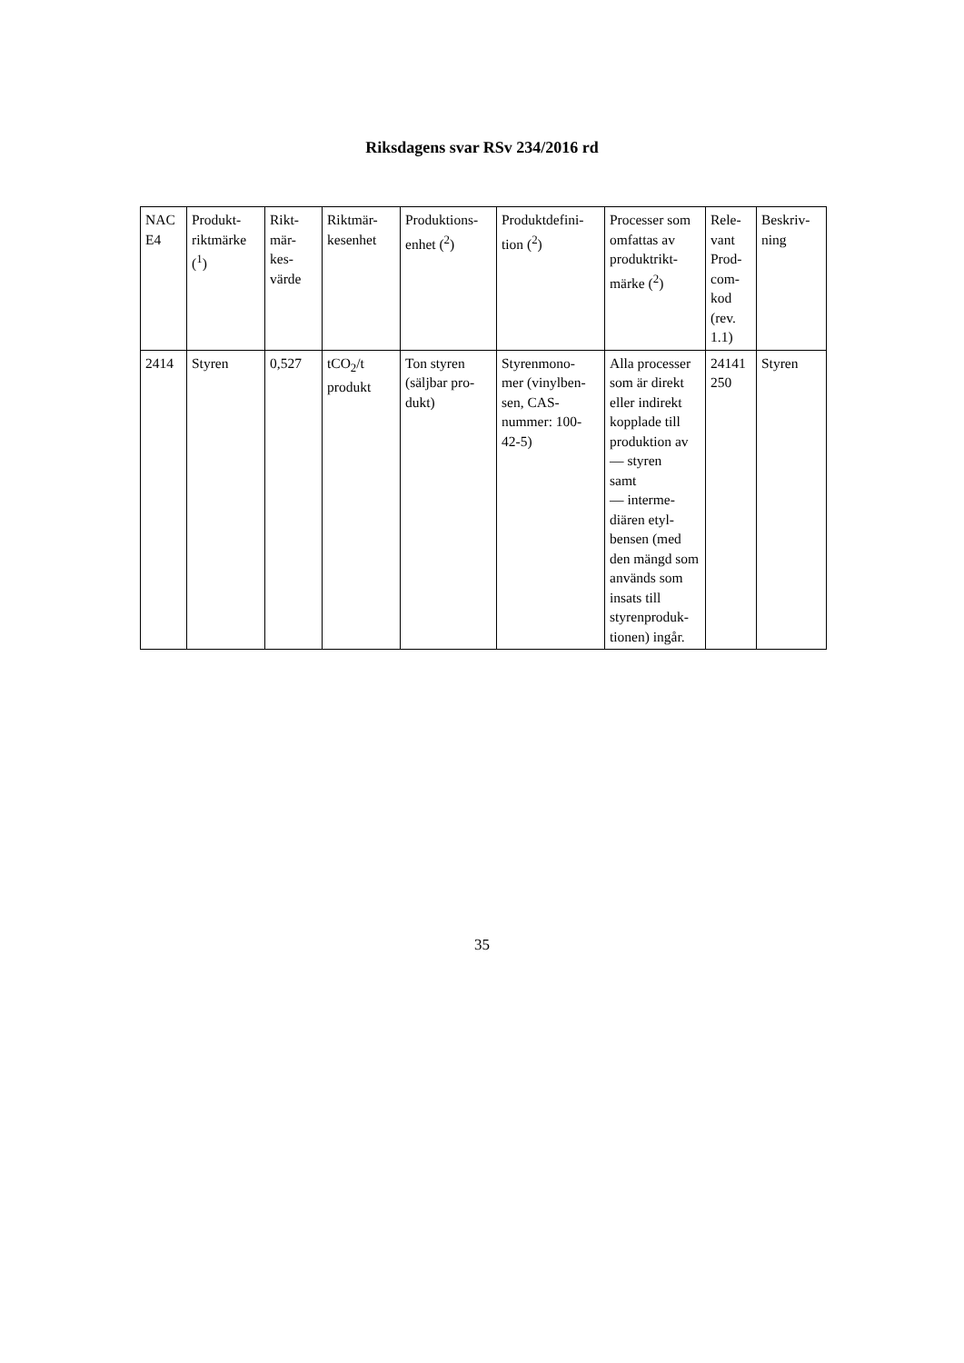Riksdagens svar RSv 234/2016 rd
| NAC E4 | Produkt- riktmärke (<sup>1</sup>) | Rikt- mär- kes- värde | Riktmär- kesenhet | Produktions- enhet (<sup>2</sup>) | Produktdefini- tion (<sup>2</sup>) | Processer som omfattas av produktrikt- märke (<sup>2</sup>) | Rele- vant Prod- com- kod (rev. 1.1) | Beskriv- ning |
| --- | --- | --- | --- | --- | --- | --- | --- | --- |
| 2414 | Styren | 0,527 | tCO<sub>2</sub>/t produkt | Ton styren (säljbar pro- dukt) | Styrenmono- mer (vinylben- sen, CAS- nummer: 100- 42-5) | Alla processer som är direkt eller indirekt kopplade till produktion av — styren samt — interme- diären etyl- bensen (med den mängd som används som insats till styrenproduk- tionen) ingår. | 24141 250 | Styren |
35